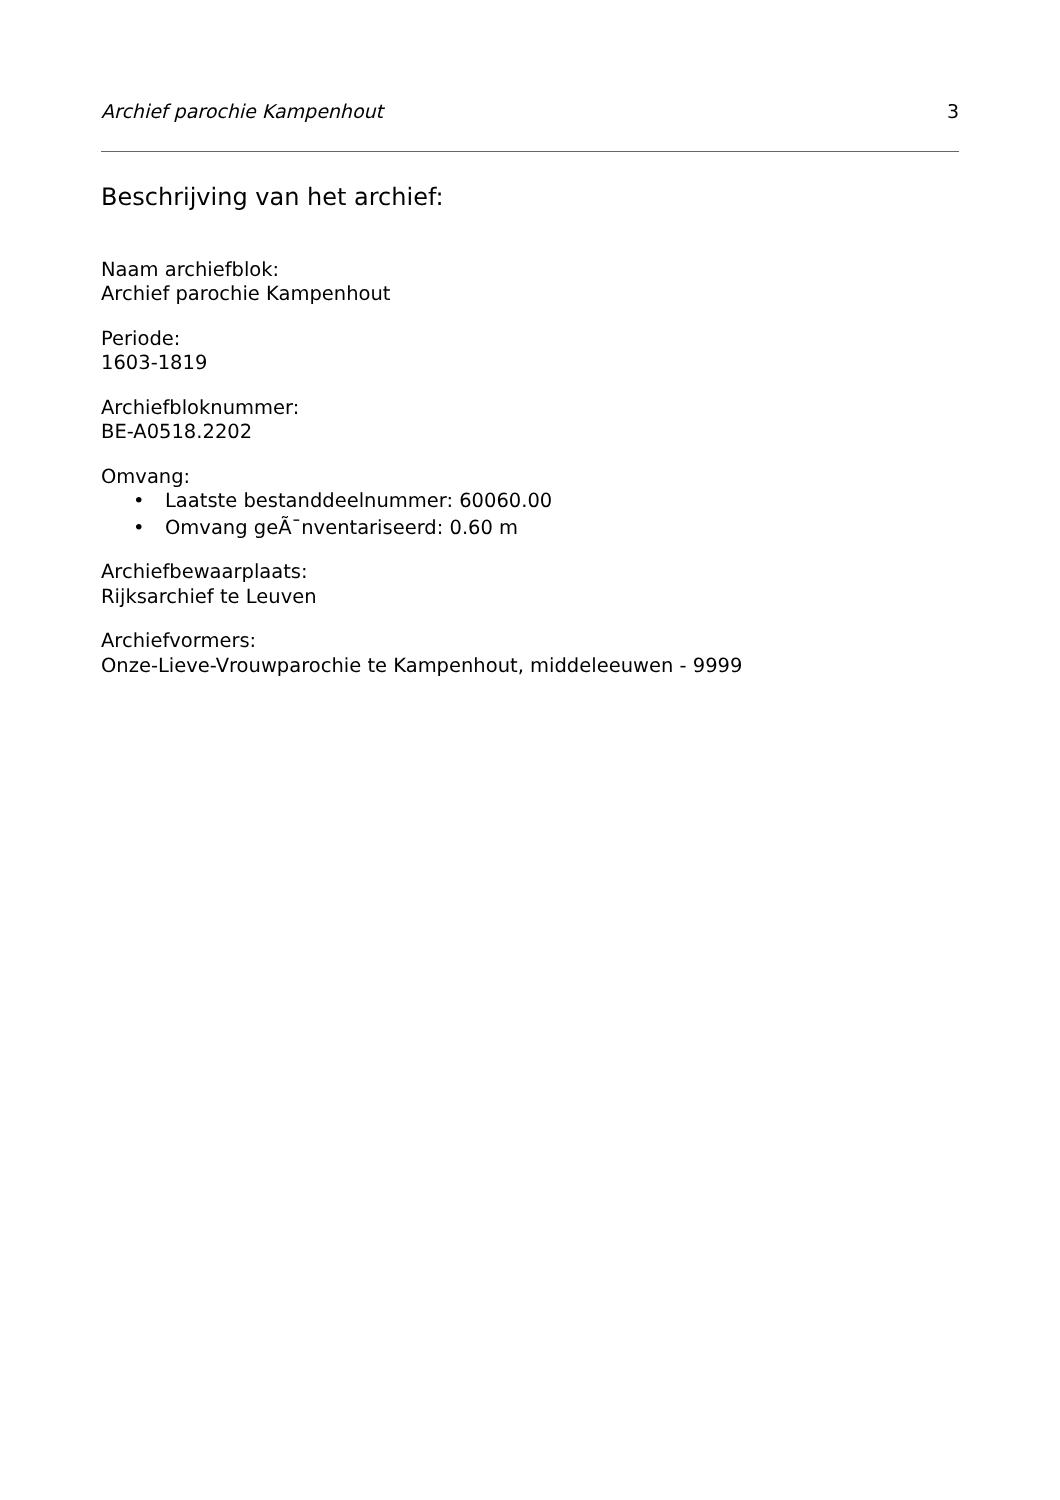Archief parochie Kampenhout 3
Beschrijving van het archief:
Naam archiefblok:
Archief parochie Kampenhout
Periode:
1603-1819
Archiefbloknummer:
BE-A0518.2202
Omvang:
• Laatste bestanddeelnummer: 60060.00
• Omvang geÃ¯nventariseerd: 0.60 m
Archiefbewaarplaats:
Rijksarchief te Leuven
Archiefvormers:
Onze-Lieve-Vrouwparochie te Kampenhout, middeleeuwen - 9999